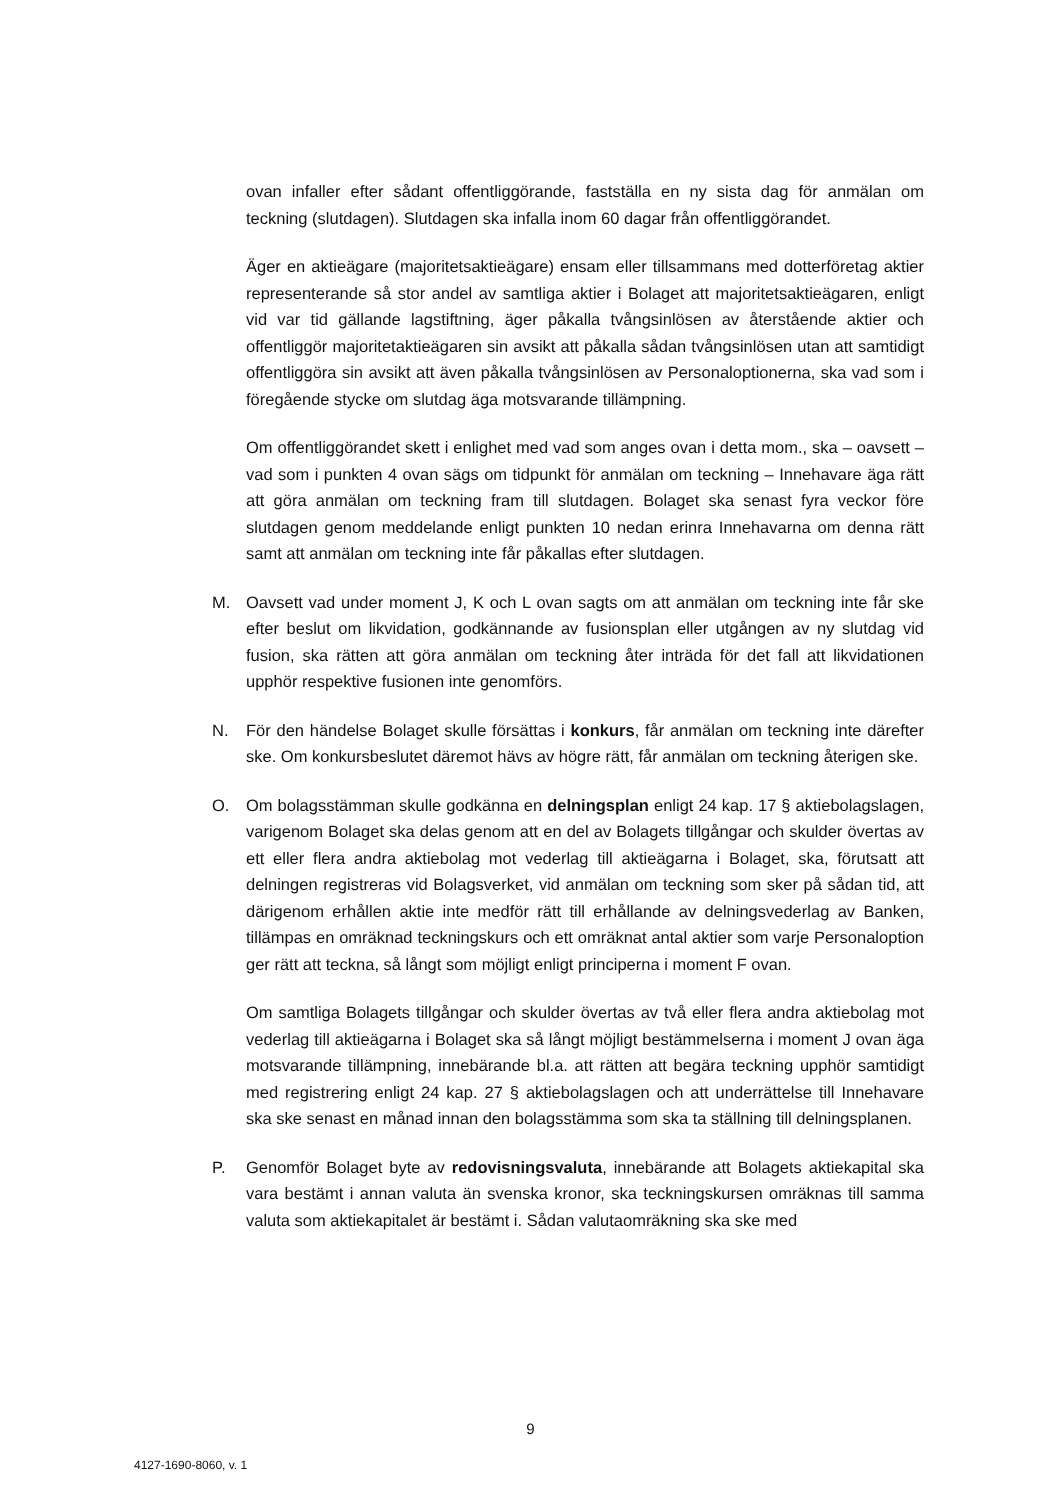ovan infaller efter sådant offentliggörande, fastställa en ny sista dag för anmälan om teckning (slutdagen). Slutdagen ska infalla inom 60 dagar från offentliggörandet.
Äger en aktieägare (majoritetsaktieägare) ensam eller tillsammans med dotterföretag aktier representerande så stor andel av samtliga aktier i Bolaget att majoritetsaktieägaren, enligt vid var tid gällande lagstiftning, äger påkalla tvångsinlösen av återstående aktier och offentliggör majoritetaktieägaren sin avsikt att påkalla sådan tvångsinlösen utan att samtidigt offentliggöra sin avsikt att även påkalla tvångsinlösen av Personaloptionerna, ska vad som i föregående stycke om slutdag äga motsvarande tillämpning.
Om offentliggörandet skett i enlighet med vad som anges ovan i detta mom., ska – oavsett – vad som i punkten 4 ovan sägs om tidpunkt för anmälan om teckning – Innehavare äga rätt att göra anmälan om teckning fram till slutdagen. Bolaget ska senast fyra veckor före slutdagen genom meddelande enligt punkten 10 nedan erinra Innehavarna om denna rätt samt att anmälan om teckning inte får påkallas efter slutdagen.
M. Oavsett vad under moment J, K och L ovan sagts om att anmälan om teckning inte får ske efter beslut om likvidation, godkännande av fusionsplan eller utgången av ny slutdag vid fusion, ska rätten att göra anmälan om teckning åter inträda för det fall att likvidationen upphör respektive fusionen inte genomförs.
N. För den händelse Bolaget skulle försättas i konkurs, får anmälan om teckning inte därefter ske. Om konkursbeslutet däremot hävs av högre rätt, får anmälan om teckning återigen ske.
O. Om bolagsstämman skulle godkänna en delningsplan enligt 24 kap. 17 § aktiebolagslagen, varigenom Bolaget ska delas genom att en del av Bolagets tillgångar och skulder övertas av ett eller flera andra aktiebolag mot vederlag till aktieägarna i Bolaget, ska, förutsatt att delningen registreras vid Bolagsverket, vid anmälan om teckning som sker på sådan tid, att därigenom erhållen aktie inte medför rätt till erhållande av delningsvederlag av Banken, tillämpas en omräknad teckningskurs och ett omräknat antal aktier som varje Personaloption ger rätt att teckna, så långt som möjligt enligt principerna i moment F ovan.
Om samtliga Bolagets tillgångar och skulder övertas av två eller flera andra aktiebolag mot vederlag till aktieägarna i Bolaget ska så långt möjligt bestämmelserna i moment J ovan äga motsvarande tillämpning, innebärande bl.a. att rätten att begära teckning upphör samtidigt med registrering enligt 24 kap. 27 § aktiebolagslagen och att underrättelse till Innehavare ska ske senast en månad innan den bolagsstämma som ska ta ställning till delningsplanen.
P. Genomför Bolaget byte av redovisningsvaluta, innebärande att Bolagets aktiekapital ska vara bestämt i annan valuta än svenska kronor, ska teckningskursen omräknas till samma valuta som aktiekapitalet är bestämt i. Sådan valutaomräkning ska ske med
9
4127-1690-8060, v. 1